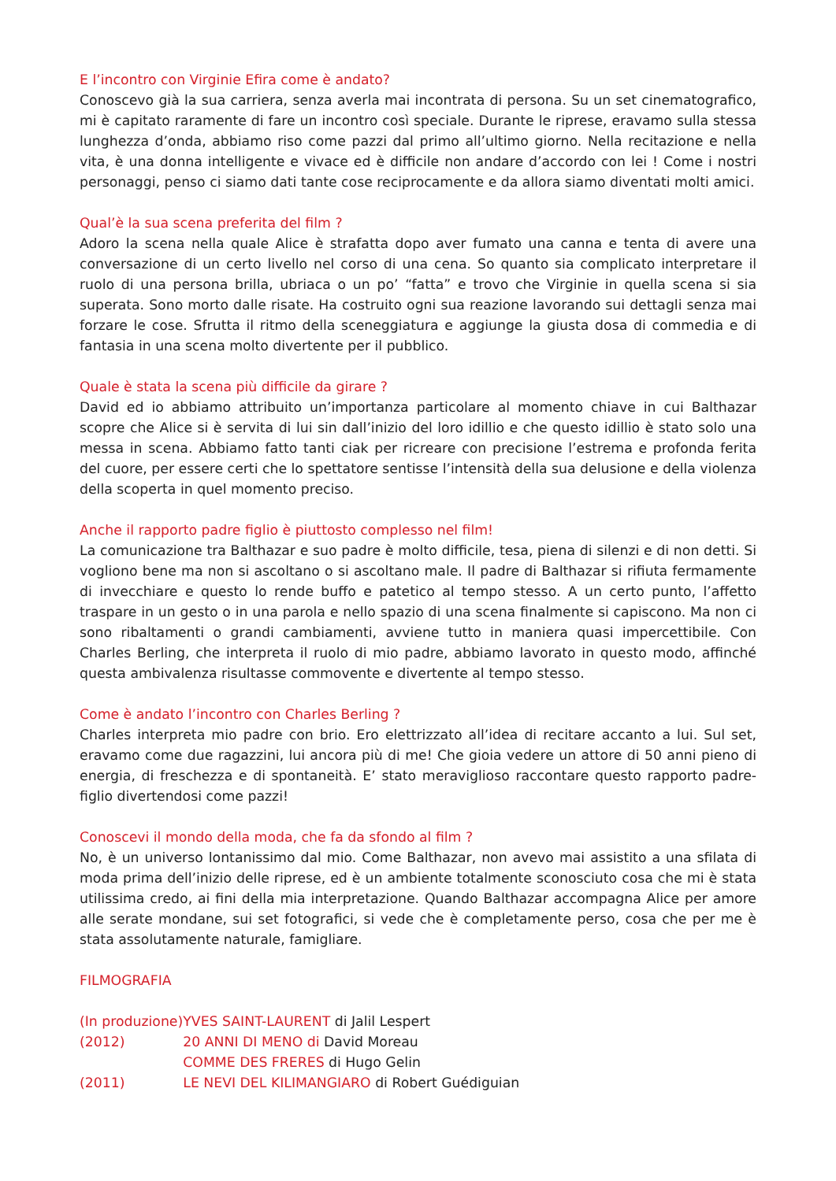E l’incontro con Virginie Efira come è andato?
Conoscevo già la sua carriera, senza averla mai incontrata di persona. Su un set cinematografico, mi è capitato raramente di fare un incontro così speciale. Durante le riprese, eravamo sulla stessa lunghezza d’onda, abbiamo riso come pazzi dal primo all’ultimo giorno. Nella recitazione e nella vita, è una donna intelligente e vivace ed è difficile non andare d’accordo con lei ! Come i nostri personaggi, penso ci siamo dati tante cose reciprocamente e da allora siamo diventati molti amici.
Qual’è la sua scena preferita del film ?
Adoro la scena nella quale Alice è strafatta dopo aver fumato una canna e tenta di avere una conversazione di un certo livello nel corso di una cena. So quanto sia complicato interpretare il ruolo di una persona brilla, ubriaca o un po’ “fatta” e trovo che Virginie in quella scena si sia superata. Sono morto dalle risate. Ha costruito ogni sua reazione lavorando sui dettagli senza mai forzare le cose. Sfrutta il ritmo della sceneggiatura e aggiunge la giusta dosa di commedia e di fantasia in una scena molto divertente per il pubblico.
Quale è stata la scena più difficile da girare ?
David ed io abbiamo attribuito un’importanza particolare al momento chiave in cui Balthazar scopre che Alice si è servita di lui sin dall’inizio del loro idillio e che questo idillio è stato solo una messa in scena. Abbiamo fatto tanti ciak per ricreare con precisione l’estrema e profonda ferita del cuore, per essere certi che lo spettatore sentisse l’intensità della sua delusione e della violenza della scoperta in quel momento preciso.
Anche il rapporto padre figlio è piuttosto complesso nel film!
La comunicazione tra Balthazar e suo padre è molto difficile, tesa, piena di silenzi e di non detti. Si vogliono bene ma non si ascoltano o si ascoltano male. Il padre di Balthazar si rifiuta fermamente di invecchiare e questo lo rende buffo e patetico al tempo stesso. A un certo punto, l’affetto traspare in un gesto o in una parola e nello spazio di una scena finalmente si capiscono. Ma non ci sono ribaltamenti o grandi cambiamenti, avviene tutto in maniera quasi impercettibile. Con Charles Berling, che interpreta il ruolo di mio padre, abbiamo lavorato in questo modo, affinché questa ambivalenza risultasse commovente e divertente al tempo stesso.
Come è andato l’incontro con Charles Berling ?
Charles interpreta mio padre con brio. Ero elettrizzato all’idea di recitare accanto a lui. Sul set, eravamo come due ragazzini, lui ancora più di me! Che gioia vedere un attore di 50 anni pieno di energia, di freschezza e di spontaneità. E’ stato meraviglioso raccontare questo rapporto padre-figlio divertendosi come pazzi!
Conoscevi il mondo della moda, che fa da sfondo al film ?
No, è un universo lontanissimo dal mio. Come Balthazar, non avevo mai assistito a una sfilata di moda prima dell’inizio delle riprese, ed è un ambiente totalmente sconosciuto cosa che mi è stata utilissima credo, ai fini della mia interpretazione. Quando Balthazar accompagna Alice per amore alle serate mondane, sui set fotografici, si vede che è completamente perso, cosa che per me è stata assolutamente naturale, famigliare.
FILMOGRAFIA
| (In produzione) | YVES SAINT-LAURENT di Jalil Lespert |
| (2012) | 20 ANNI DI MENO di David Moreau |
| | COMME DES FRERES di Hugo Gelin |
| (2011) | LE NEVI DEL KILIMANGIARO di Robert Guédiguian |